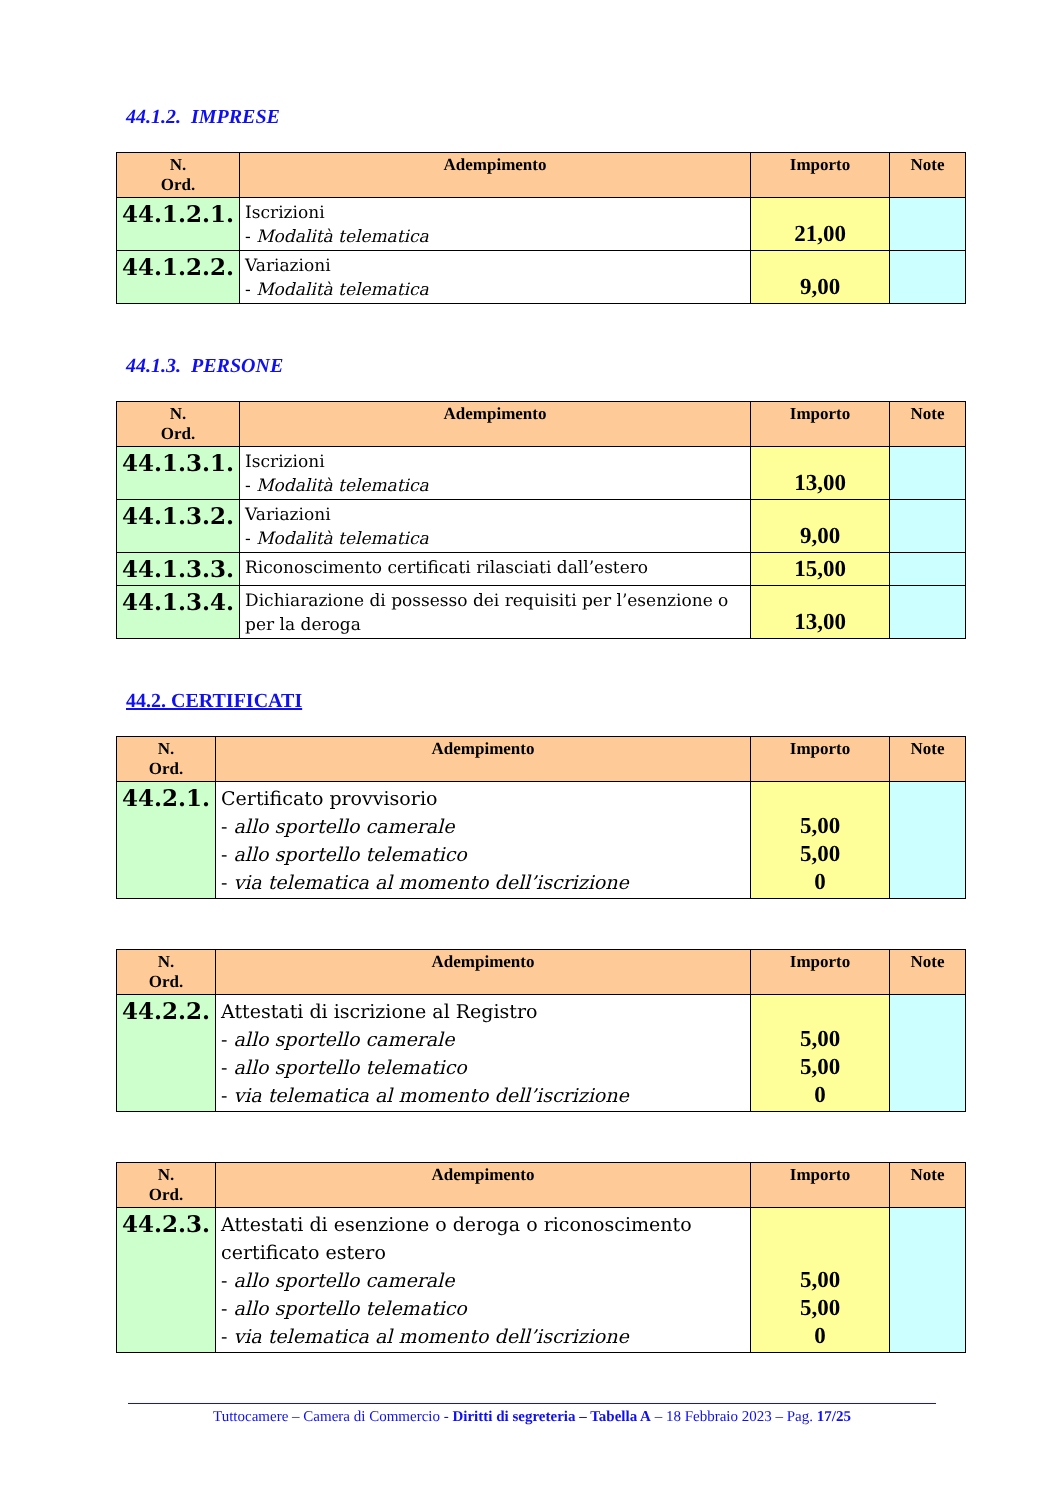44.1.2. IMPRESE
| N. Ord. | Adempimento | Importo | Note |
| --- | --- | --- | --- |
| 44.1.2.1. | Iscrizioni - Modalità telematica | 21,00 | |
| 44.1.2.2. | Variazioni - Modalità telematica | 9,00 | |
44.1.3. PERSONE
| N. Ord. | Adempimento | Importo | Note |
| --- | --- | --- | --- |
| 44.1.3.1. | Iscrizioni - Modalità telematica | 13,00 | |
| 44.1.3.2. | Variazioni - Modalità telematica | 9,00 | |
| 44.1.3.3. | Riconoscimento certificati rilasciati dall’estero | 15,00 | |
| 44.1.3.4. | Dichiarazione di possesso dei requisiti per l’esenzione o per la deroga | 13,00 | |
44.2. CERTIFICATI
| N. Ord. | Adempimento | Importo | Note |
| --- | --- | --- | --- |
| 44.2.1. | Certificato provvisorio - allo sportello camerale - allo sportello telematico - via telematica al momento dell’iscrizione | 5,00 5,00 0 | |
| N. Ord. | Adempimento | Importo | Note |
| --- | --- | --- | --- |
| 44.2.2. | Attestati di iscrizione al Registro - allo sportello camerale - allo sportello telematico - via telematica al momento dell’iscrizione | 5,00 5,00 0 | |
| N. Ord. | Adempimento | Importo | Note |
| --- | --- | --- | --- |
| 44.2.3. | Attestati di esenzione o deroga o riconoscimento certificato estero - allo sportello camerale - allo sportello telematico - via telematica al momento dell’iscrizione | 5,00 5,00 0 | |
Tuttocamere – Camera di Commercio - Diritti di segreteria – Tabella A – 18 Febbraio 2023 – Pag. 17/25